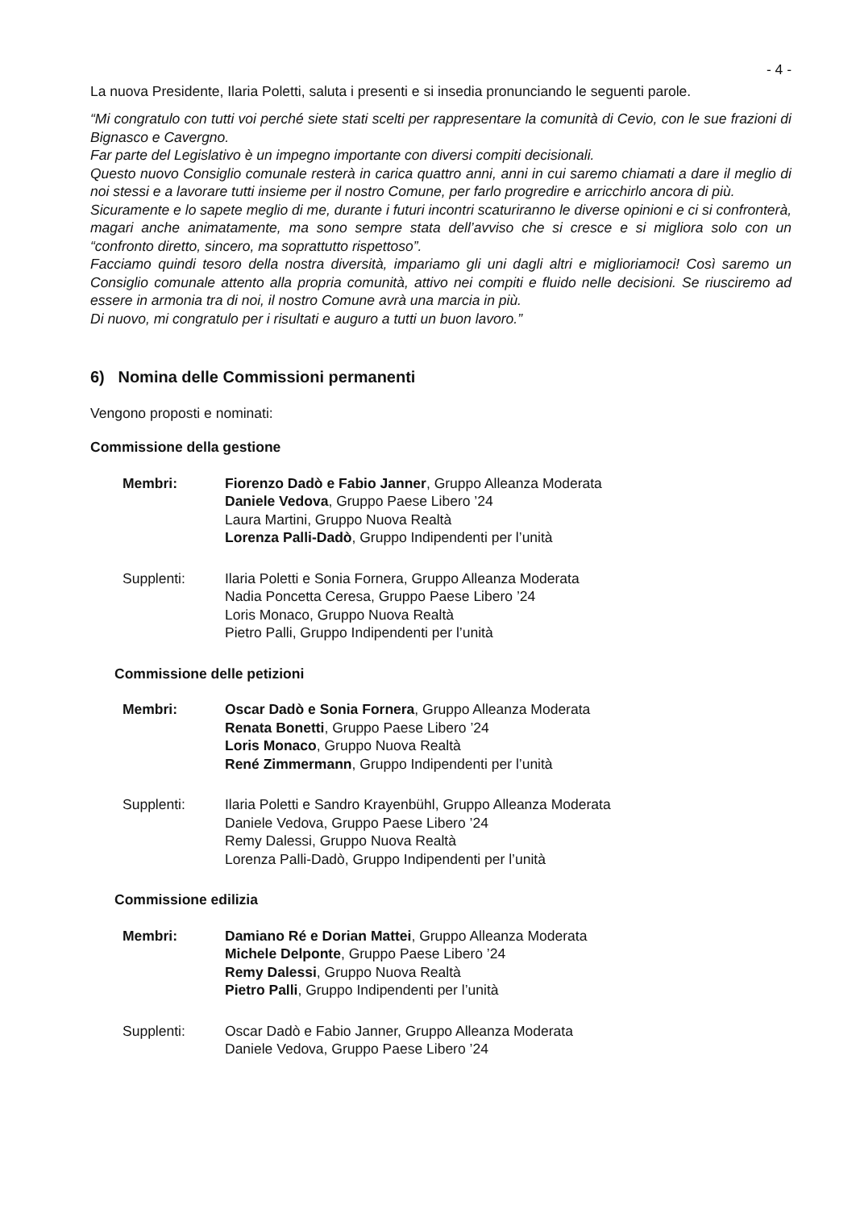- 4 -
La nuova Presidente, Ilaria Poletti, saluta i presenti e si insedia pronunciando le seguenti parole.
“Mi congratulo con tutti voi perché siete stati scelti per rappresentare la comunità di Cevio, con le sue frazioni di Bignasco e Cavergno.
Far parte del Legislativo è un impegno importante con diversi compiti decisionali.
Questo nuovo Consiglio comunale resterà in carica quattro anni, anni in cui saremo chiamati a dare il meglio di noi stessi e a lavorare tutti insieme per il nostro Comune, per farlo progredire e arricchirlo ancora di più.
Sicuramente e lo sapete meglio di me, durante i futuri incontri scaturiranno le diverse opinioni e ci si confronterà, magari anche animatamente, ma sono sempre stata dell’avviso che si cresce e si migliora solo con un “confronto diretto, sincero, ma soprattutto rispettoso”.
Facciamo quindi tesoro della nostra diversità, impariamo gli uni dagli altri e miglioriamoci! Così saremo un Consiglio comunale attento alla propria comunità, attivo nei compiti e fluido nelle decisioni. Se riusciremo ad essere in armonia tra di noi, il nostro Comune avrà una marcia in più.
Di nuovo, mi congratulo per i risultati e auguro a tutti un buon lavoro.”
6) Nomina delle Commissioni permanenti
Vengono proposti e nominati:
Commissione della gestione
Membri: Fiorenzo Dadò e Fabio Janner, Gruppo Alleanza Moderata
Daniele Vedova, Gruppo Paese Libero ’24
Laura Martini, Gruppo Nuova Realtà
Lorenza Palli-Dadò, Gruppo Indipendenti per l’unità
Supplenti: Ilaria Poletti e Sonia Fornera, Gruppo Alleanza Moderata
Nadia Poncetta Ceresa, Gruppo Paese Libero ’24
Loris Monaco, Gruppo Nuova Realtà
Pietro Palli, Gruppo Indipendenti per l’unità
Commissione delle petizioni
Membri: Oscar Dadò e Sonia Fornera, Gruppo Alleanza Moderata
Renata Bonetti, Gruppo Paese Libero ’24
Loris Monaco, Gruppo Nuova Realtà
René Zimmermann, Gruppo Indipendenti per l’unità
Supplenti: Ilaria Poletti e Sandro Krayenbühl, Gruppo Alleanza Moderata
Daniele Vedova, Gruppo Paese Libero ’24
Remy Dalessi, Gruppo Nuova Realtà
Lorenza Palli-Dadò, Gruppo Indipendenti per l’unità
Commissione edilizia
Membri: Damiano Ré e Dorian Mattei, Gruppo Alleanza Moderata
Michele Delponte, Gruppo Paese Libero ’24
Remy Dalessi, Gruppo Nuova Realtà
Pietro Palli, Gruppo Indipendenti per l’unità
Supplenti: Oscar Dadò e Fabio Janner, Gruppo Alleanza Moderata
Daniele Vedova, Gruppo Paese Libero ’24